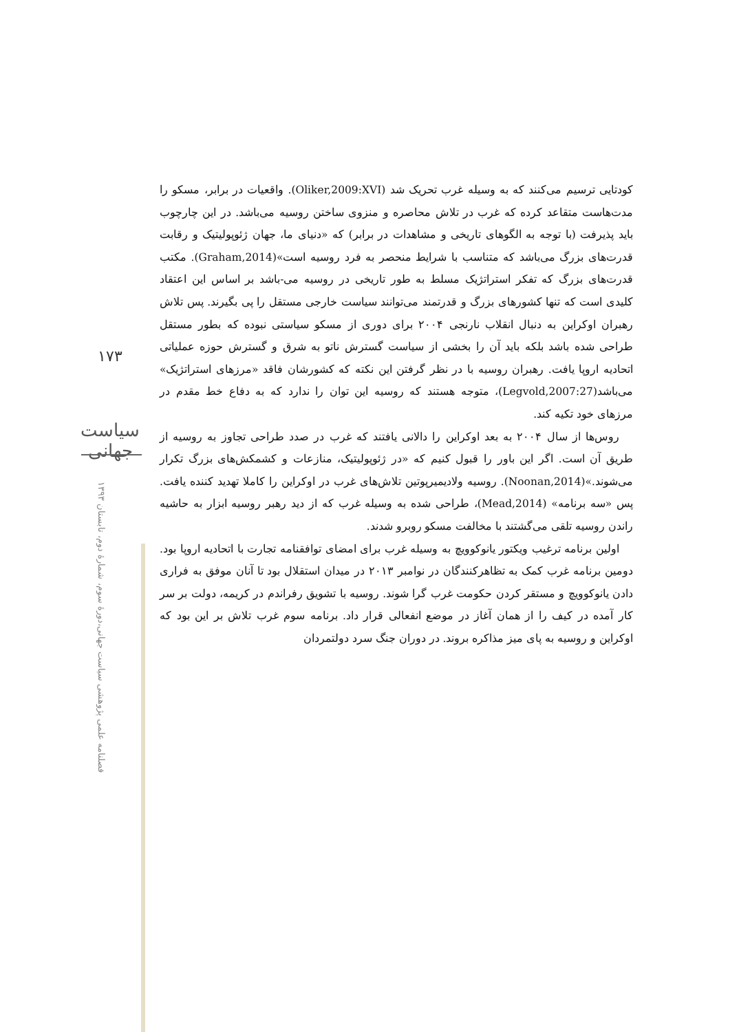۱۷۳
سیاست جهانی
فصلنامه علمی پژوهشی سیاست جهانی،دورهٔ سوم، شمارهٔ دوم، تابستان ۱۳۹۳
کودتایی ترسیم می‌کنند که به وسیله غرب تحریک شد (Oliker,2009:XVI). واقعیات در برابر، مسکو را مدت‌هاست متقاعد کرده که غرب در تلاش محاصره و منزوی ساختن روسیه می‌باشد. در این چارچوب باید پذیرفت (با توجه به الگوهای تاریخی و مشاهدات در برابر) که «دنیای ما، جهان ژئوپولیتیک و رقابت قدرت‌های بزرگ می‌باشد که متناسب با شرایط منحصر به فرد روسیه است»(Graham,2014). مکتب قدرت‌های بزرگ که تفکر استراتژیک مسلط به طور تاریخی در روسیه می-باشد بر اساس این اعتقاد کلیدی است که تنها کشورهای بزرگ و قدرتمند می‌توانند سیاست خارجی مستقل را پی بگیرند. پس تلاش رهبران اوکراین به دنبال انقلاب نارنجی ۲۰۰۴ برای دوری از مسکو سیاستی نبوده که بطور مستقل طراحی شده باشد بلکه باید آن را بخشی از سیاست گسترش ناتو به شرق و گسترش حوزه عملیاتی اتحادیه اروپا یافت. رهبران روسیه با در نظر گرفتن این نکته که کشورشان فاقد «مرزهای استراتژیک» می‌باشد(Legvold,2007:27)، متوجه هستند که روسیه این توان را ندارد که به دفاع خط مقدم در مرزهای خود تکیه کند.
روس‌ها از سال ۲۰۰۴ به بعد اوکراین را دالانی یافتند که غرب در صدد طراحی تجاوز به روسیه از طریق آن است. اگر این باور را قبول کنیم که «در ژئوپولیتیک، منازعات و کشمکش‌های بزرگ تکرار می‌شوند.»(Noonan,2014). روسیه ولادیمیرپوتین تلاش‌های غرب در اوکراین را کاملا تهدید کننده یافت. پس «سه برنامه» (Mead,2014)، طراحی شده به وسیله غرب که از دید رهبر روسیه ابزار به حاشیه راندن روسیه تلقی می‌گشتند با مخالفت مسکو روبرو شدند.
اولین برنامه ترغیب ویکتور یانوکوویچ به وسیله غرب برای امضای توافقنامه تجارت با اتحادیه اروپا بود. دومین برنامه غرب کمک به تظاهرکنندگان در نوامبر ۲۰۱۳ در میدان استقلال بود تا آنان موفق به فراری دادن یانوکوویچ و مستقر کردن حکومت غرب گرا شوند. روسیه با تشویق رفراندم در کریمه، دولت بر سر کار آمده در کیف را از همان آغاز در موضع انفعالی قرار داد. برنامه سوم غرب تلاش بر این بود که اوکراین و روسیه به پای میز مذاکره بروند. در دوران جنگ سرد دولتمردان